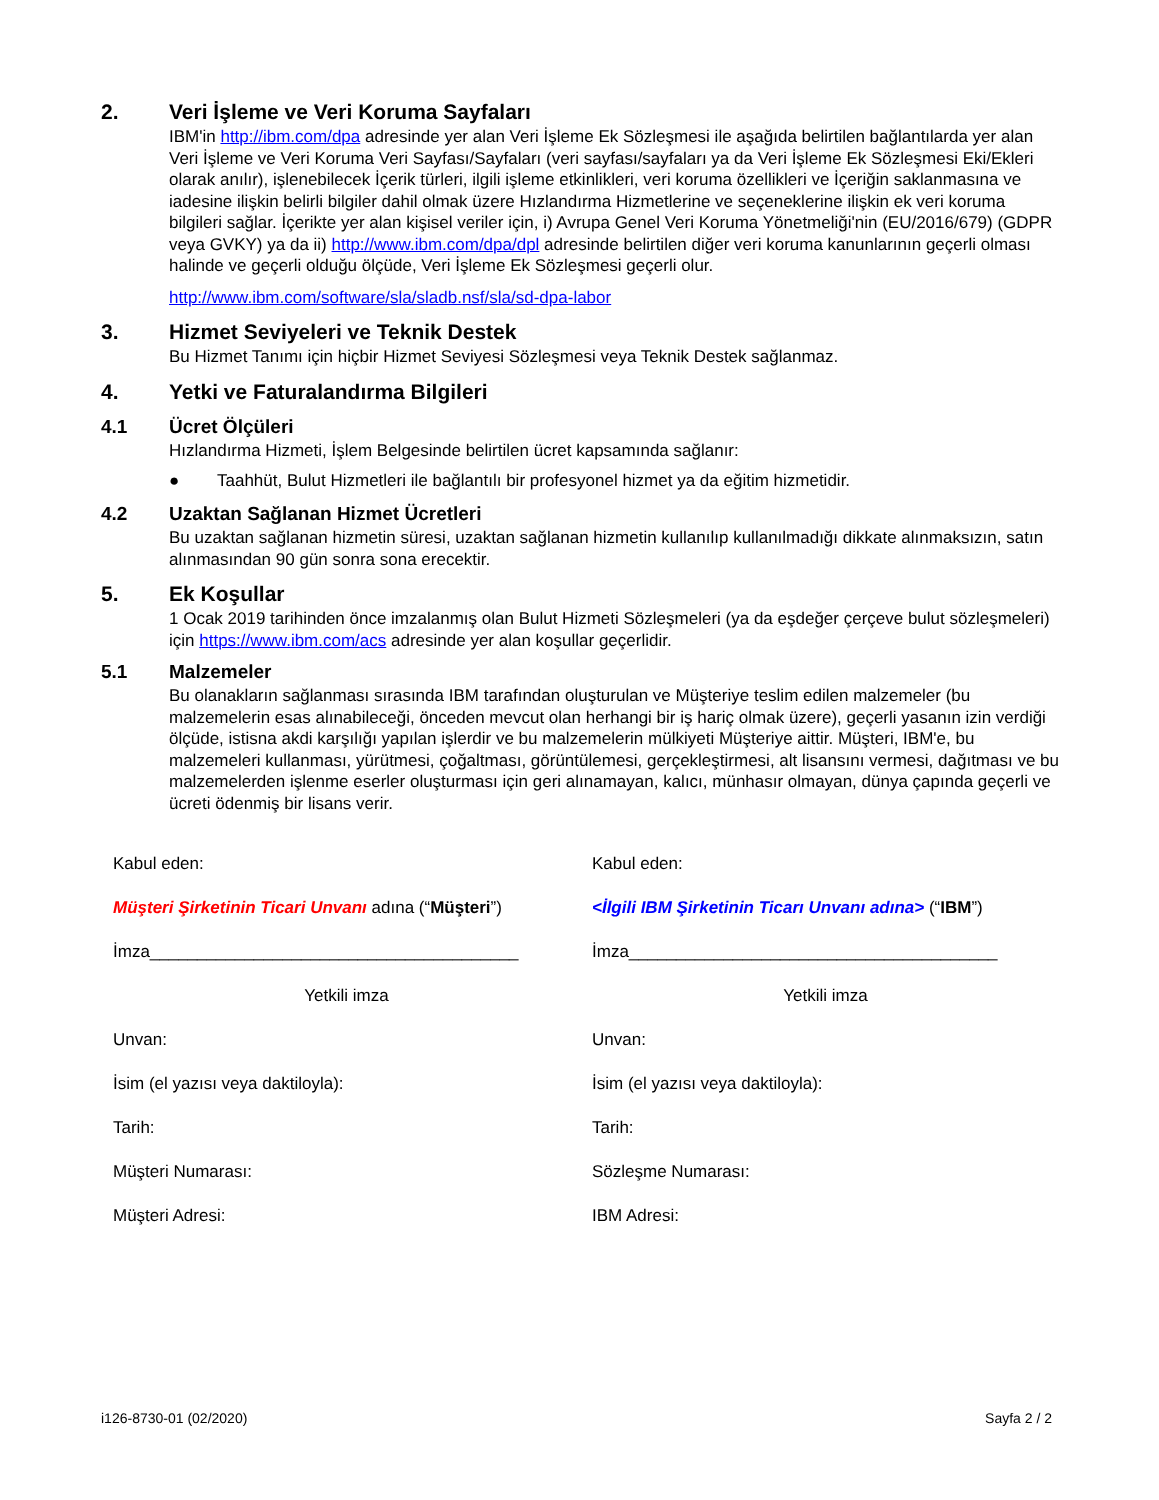2. Veri İşleme ve Veri Koruma Sayfaları
IBM'in http://ibm.com/dpa adresinde yer alan Veri İşleme Ek Sözleşmesi ile aşağıda belirtilen bağlantılarda yer alan Veri İşleme ve Veri Koruma Veri Sayfası/Sayfaları (veri sayfası/sayfaları ya da Veri İşleme Ek Sözleşmesi Eki/Ekleri olarak anılır), işlenebilecek İçerik türleri, ilgili işleme etkinlikleri, veri koruma özellikleri ve İçeriğin saklanmasına ve iadesine ilişkin belirli bilgiler dahil olmak üzere Hızlandırma Hizmetlerine ve seçeneklerine ilişkin ek veri koruma bilgileri sağlar. İçerikte yer alan kişisel veriler için, i) Avrupa Genel Veri Koruma Yönetmeliği'nin (EU/2016/679) (GDPR veya GVKY) ya da ii) http://www.ibm.com/dpa/dpl adresinde belirtilen diğer veri koruma kanunlarının geçerli olması halinde ve geçerli olduğu ölçüde, Veri İşleme Ek Sözleşmesi geçerli olur.
http://www.ibm.com/software/sla/sladb.nsf/sla/sd-dpa-labor
3. Hizmet Seviyeleri ve Teknik Destek
Bu Hizmet Tanımı için hiçbir Hizmet Seviyesi Sözleşmesi veya Teknik Destek sağlanmaz.
4. Yetki ve Faturalandırma Bilgileri
4.1 Ücret Ölçüleri
Hızlandırma Hizmeti, İşlem Belgesinde belirtilen ücret kapsamında sağlanır:
● Taahhüt, Bulut Hizmetleri ile bağlantılı bir profesyonel hizmet ya da eğitim hizmetidir.
4.2 Uzaktan Sağlanan Hizmet Ücretleri
Bu uzaktan sağlanan hizmetin süresi, uzaktan sağlanan hizmetin kullanılıp kullanılmadığı dikkate alınmaksızın, satın alınmasından 90 gün sonra sona erecektir.
5. Ek Koşullar
1 Ocak 2019 tarihinden önce imzalanmış olan Bulut Hizmeti Sözleşmeleri (ya da eşdeğer çerçeve bulut sözleşmeleri) için https://www.ibm.com/acs adresinde yer alan koşullar geçerlidir.
5.1 Malzemeler
Bu olanakların sağlanması sırasında IBM tarafından oluşturulan ve Müşteriye teslim edilen malzemeler (bu malzemelerin esas alınabileceği, önceden mevcut olan herhangi bir iş hariç olmak üzere), geçerli yasanın izin verdiği ölçüde, istisna akdi karşılığı yapılan işlerdir ve bu malzemelerin mülkiyeti Müşteriye aittir. Müşteri, IBM'e, bu malzemeleri kullanması, yürütmesi, çoğaltması, görüntülemesi, gerçekleştirmesi, alt lisansını vermesi, dağıtması ve bu malzemelerden işlenme eserler oluşturması için geri alınamayan, kalıcı, münhasır olmayan, dünya çapında geçerli ve ücreti ödenmiş bir lisans verir.
Kabul eden:
Müşteri Şirketinin Ticari Unvanı adına (“Müşteri”)
İmza_______________________________________
Yetkili imza
Unvan:
İsim (el yazısı veya daktiloyla):
Tarih:
Müşteri Numarası:
Müşteri Adresi:
Kabul eden:
<İlgili IBM Şirketinin Ticarı Unvanı adına> (“IBM”)
İmza_______________________________________
Yetkili imza
Unvan:
İsim (el yazısı veya daktiloyla):
Tarih:
Sözleşme Numarası:
IBM Adresi:
i126-8730-01 (02/2020) Sayfa 2 / 2